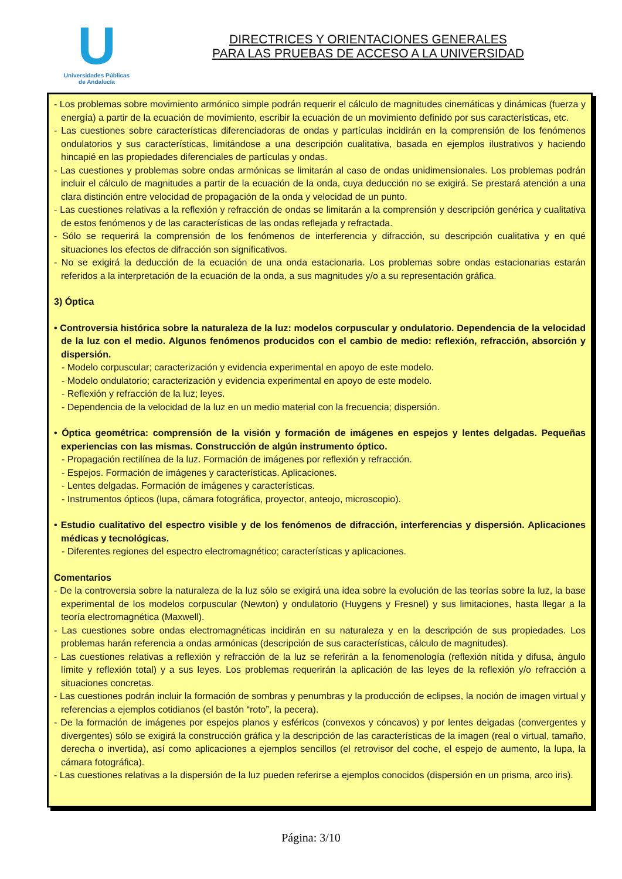U
Universidades Públicas
de Andalucía
DIRECTRICES Y ORIENTACIONES GENERALES
PARA LAS PRUEBAS DE ACCESO A LA UNIVERSIDAD
- Los problemas sobre movimiento armónico simple podrán requerir el cálculo de magnitudes cinemáticas y dinámicas (fuerza y energía) a partir de la ecuación de movimiento, escribir la ecuación de un movimiento definido por sus características, etc.
- Las cuestiones sobre características diferenciadoras de ondas y partículas incidirán en la comprensión de los fenómenos ondulatorios y sus características, limitándose a una descripción cualitativa, basada en ejemplos ilustrativos y haciendo hincapié en las propiedades diferenciales de partículas y ondas.
- Las cuestiones y problemas sobre ondas armónicas se limitarán al caso de ondas unidimensionales. Los problemas podrán incluir el cálculo de magnitudes a partir de la ecuación de la onda, cuya deducción no se exigirá. Se prestará atención a una clara distinción entre velocidad de propagación de la onda y velocidad de un punto.
- Las cuestiones relativas a la reflexión y refracción de ondas se limitarán a la comprensión y descripción genérica y cualitativa de estos fenómenos y de las características de las ondas reflejada y refractada.
- Sólo se requerirá la comprensión de los fenómenos de interferencia y difracción, su descripción cualitativa y en qué situaciones los efectos de difracción son significativos.
- No se exigirá la deducción de la ecuación de una onda estacionaria. Los problemas sobre ondas estacionarias estarán referidos a la interpretación de la ecuación de la onda, a sus magnitudes y/o a su representación gráfica.
3) Óptica
• Controversia histórica sobre la naturaleza de la luz: modelos corpuscular y ondulatorio. Dependencia de la velocidad de la luz con el medio. Algunos fenómenos producidos con el cambio de medio: reflexión, refracción, absorción y dispersión.
- Modelo corpuscular; caracterización y evidencia experimental en apoyo de este modelo.
- Modelo ondulatorio; caracterización y evidencia experimental en apoyo de este modelo.
- Reflexión y refracción de la luz; leyes.
- Dependencia de la velocidad de la luz en un medio material con la frecuencia; dispersión.
• Óptica geométrica: comprensión de la visión y formación de imágenes en espejos y lentes delgadas. Pequeñas experiencias con las mismas. Construcción de algún instrumento óptico.
- Propagación rectilínea de la luz. Formación de imágenes por reflexión y refracción.
- Espejos. Formación de imágenes y características. Aplicaciones.
- Lentes delgadas. Formación de imágenes y características.
- Instrumentos ópticos (lupa, cámara fotográfica, proyector, anteojo, microscopio).
• Estudio cualitativo del espectro visible y de los fenómenos de difracción, interferencias y dispersión. Aplicaciones médicas y tecnológicas.
- Diferentes regiones del espectro electromagnético; características y aplicaciones.
Comentarios
- De la controversia sobre la naturaleza de la luz sólo se exigirá una idea sobre la evolución de las teorías sobre la luz, la base experimental de los modelos corpuscular (Newton) y ondulatorio (Huygens y Fresnel) y sus limitaciones, hasta llegar a la teoría electromagnética (Maxwell).
- Las cuestiones sobre ondas electromagnéticas incidirán en su naturaleza y en la descripción de sus propiedades. Los problemas harán referencia a ondas armónicas (descripción de sus características, cálculo de magnitudes).
- Las cuestiones relativas a reflexión y refracción de la luz se referirán a la fenomenología (reflexión nítida y difusa, ángulo límite y reflexión total) y a sus leyes. Los problemas requerirán la aplicación de las leyes de la reflexión y/o refracción a situaciones concretas.
- Las cuestiones podrán incluir la formación de sombras y penumbras y la producción de eclipses, la noción de imagen virtual y referencias a ejemplos cotidianos (el bastón “roto”, la pecera).
- De la formación de imágenes por espejos planos y esféricos (convexos y cóncavos) y por lentes delgadas (convergentes y divergentes) sólo se exigirá la construcción gráfica y la descripción de las características de la imagen (real o virtual, tamaño, derecha o invertida), así como aplicaciones a ejemplos sencillos (el retrovisor del coche, el espejo de aumento, la lupa, la cámara fotográfica).
- Las cuestiones relativas a la dispersión de la luz pueden referirse a ejemplos conocidos (dispersión en un prisma, arco iris).
Página: 3/10